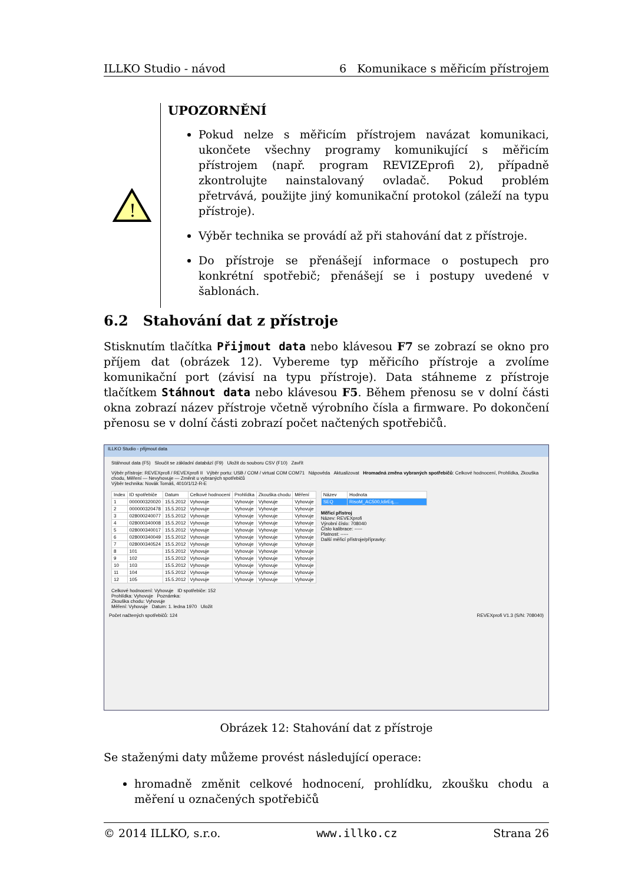ILLKO Studio - návod 6 Komunikace s měřicím přístrojem
!
UPOZORNĚNÍ
Pokud nelze s měřicím přístrojem navázat komunikaci, ukončete všechny programy komunikující s měřicím přístrojem (např. program REVIZEprofi 2), případně zkontrolujte nainstalovaný ovladač. Pokud problém přetrvává, použijte jiný komunikační protokol (záleží na typu přístroje).
Výběr technika se provádí až při stahování dat z přístroje.
Do přístroje se přenášejí informace o postupech pro konkrétní spotřebič; přenášejí se i postupy uvedené v šablonách.
6.2 Stahování dat z přístroje
Stisknutím tlačítka Přijmout data nebo klávesou F7 se zobrazí se okno pro příjem dat (obrázek 12). Vybereme typ měřicího přístroje a zvolíme komunikační port (závisí na typu přístroje). Data stáhneme z přístroje tlačítkem Stáhnout data nebo klávesou F5. Během přenosu se v dolní části okna zobrazí název přístroje včetně výrobního čísla a firmware. Po dokončení přenosu se v dolní části zobrazí počet načtených spotřebičů.
ILLKO Studio - přijmout data
Stáhnout data (F5) Sloučit se základní databází (F9) Uložit do souboru CSV (F10) Zavřít
Výběr přístroje: REVEXprofi / REVEXprofi II Výběr portu: USB / COM / virtual COM COM71 Nápověda Aktualizovat Hromadná změna vybraných spotřebičů: Celkové hodnocení, Prohlídka, Zkouška chodu, Měření — Nevyhovuje — Změnit u vybraných spotřebičů
Výběr technika: Novák Tomáš, 4010/1/12-R-E
| Index | ID spotřebiče | Datum | Celkové hodnocení | Prohlídka | Zkouška chodu | Měření |
| --- | --- | --- | --- | --- | --- | --- |
| 1 | 000000320020 | 15.5.2012 | Vyhovuje | Vyhovuje | Vyhovuje | Vyhovuje |
| 2 | 000000320478 | 15.5.2012 | Vyhovuje | Vyhovuje | Vyhovuje | Vyhovuje |
| 3 | 028000240077 | 15.5.2012 | Vyhovuje | Vyhovuje | Vyhovuje | Vyhovuje |
| 4 | 028000340008 | 15.5.2012 | Vyhovuje | Vyhovuje | Vyhovuje | Vyhovuje |
| 5 | 028000340017 | 15.5.2012 | Vyhovuje | Vyhovuje | Vyhovuje | Vyhovuje |
| 6 | 028000340049 | 15.5.2012 | Vyhovuje | Vyhovuje | Vyhovuje | Vyhovuje |
| 7 | 028000340524 | 15.5.2012 | Vyhovuje | Vyhovuje | Vyhovuje | Vyhovuje |
| 8 | 101 | 15.5.2012 | Vyhovuje | Vyhovuje | Vyhovuje | Vyhovuje |
| 9 | 102 | 15.5.2012 | Vyhovuje | Vyhovuje | Vyhovuje | Vyhovuje |
| 10 | 103 | 15.5.2012 | Vyhovuje | Vyhovuje | Vyhovuje | Vyhovuje |
| 11 | 104 | 15.5.2012 | Vyhovuje | Vyhovuje | Vyhovuje | Vyhovuje |
| 12 | 105 | 15.5.2012 | Vyhovuje | Vyhovuje | Vyhovuje | Vyhovuje |
| Název | Hodnota |
| --- | --- |
| SEQ | RisoM_AC500,IdirEq,... |
Měřicí přístroj
Název: REVEXprofi
Výrobní číslo: 708040
Číslo kalibrace: -----
Platnost: -----
Další měřicí přístroje/přípravky:
Celkové hodnocení: Vyhovuje ID spotřebiče: 152
Prohlídka: Vyhovuje Poznámka:
Zkouška chodu: Vyhovuje
Měření: Vyhovuje Datum: 1. ledna 1970 Uložit
Počet načtených spotřebičů: 124 REVEXprofi V1.3 (S/N: 708040)
Obrázek 12: Stahování dat z přístroje
Se staženými daty můžeme provést následující operace:
hromadně změnit celkové hodnocení, prohlídku, zkoušku chodu a měření u označených spotřebičů
© 2014 ILLKO, s.r.o. www.illko.cz Strana 26